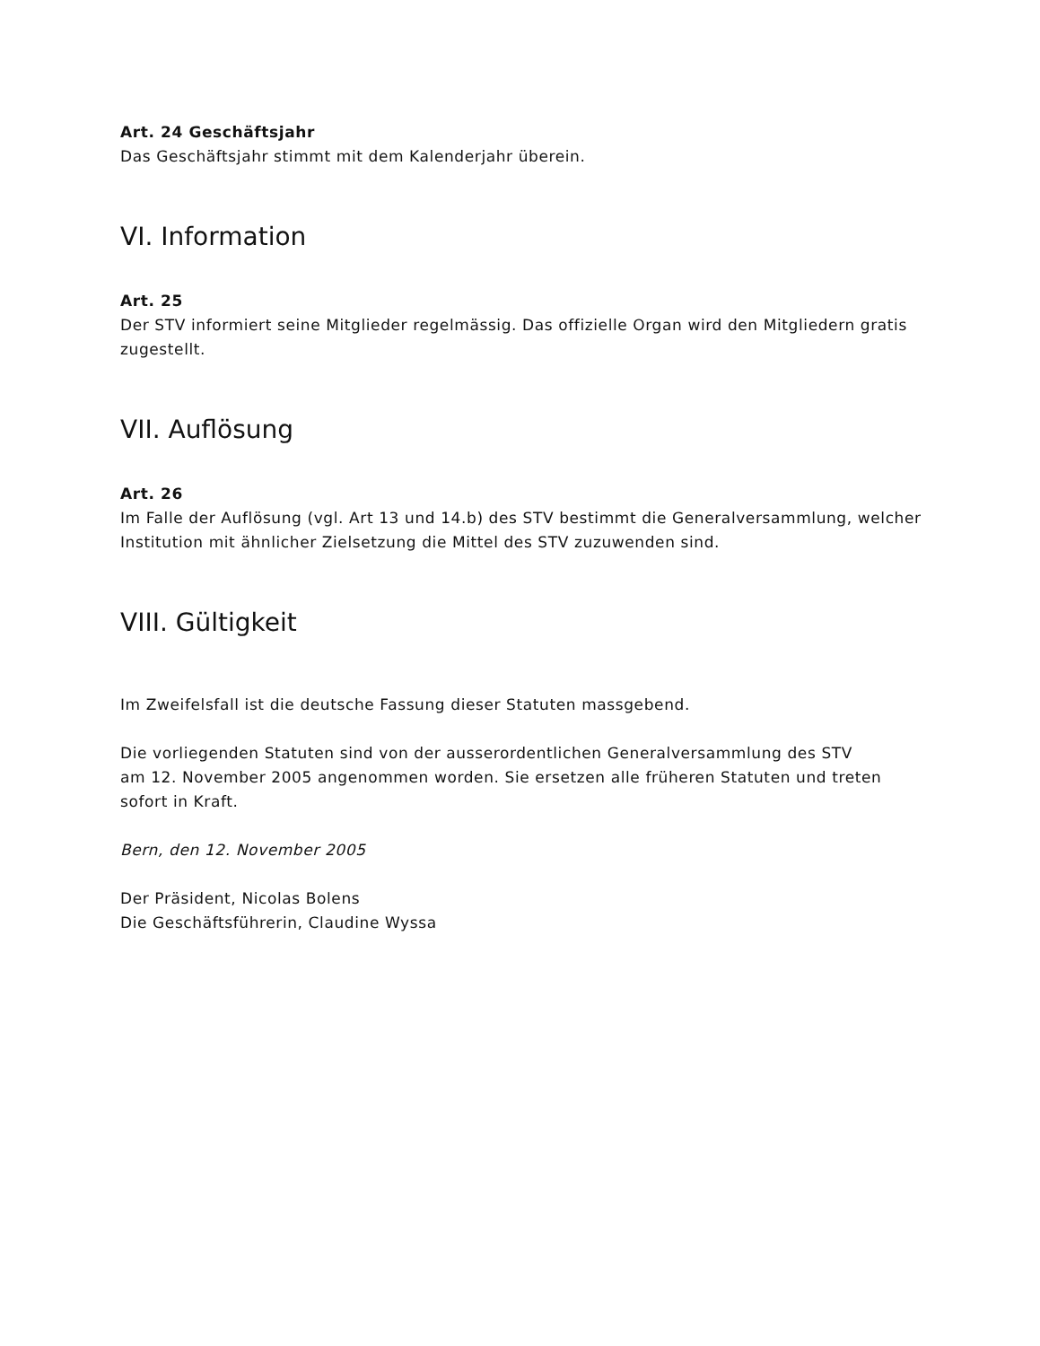Art. 24 Geschäftsjahr
Das Geschäftsjahr stimmt mit dem Kalenderjahr überein.
VI. Information
Art. 25
Der STV informiert seine Mitglieder regelmässig. Das offizielle Organ wird den Mitgliedern gratis zugestellt.
VII. Auflösung
Art. 26
Im Falle der Auflösung (vgl. Art 13 und 14.b) des STV bestimmt die Generalversammlung, welcher Institution mit ähnlicher Zielsetzung die Mittel des STV zuzuwenden sind.
VIII. Gültigkeit
Im Zweifelsfall ist die deutsche Fassung dieser Statuten massgebend.
Die vorliegenden Statuten sind von der ausserordentlichen Generalversammlung des STV
am 12. November 2005 angenommen worden. Sie ersetzen alle früheren Statuten und treten sofort in Kraft.
Bern, den 12. November 2005
Der Präsident, Nicolas Bolens
Die Geschäftsführerin, Claudine Wyssa